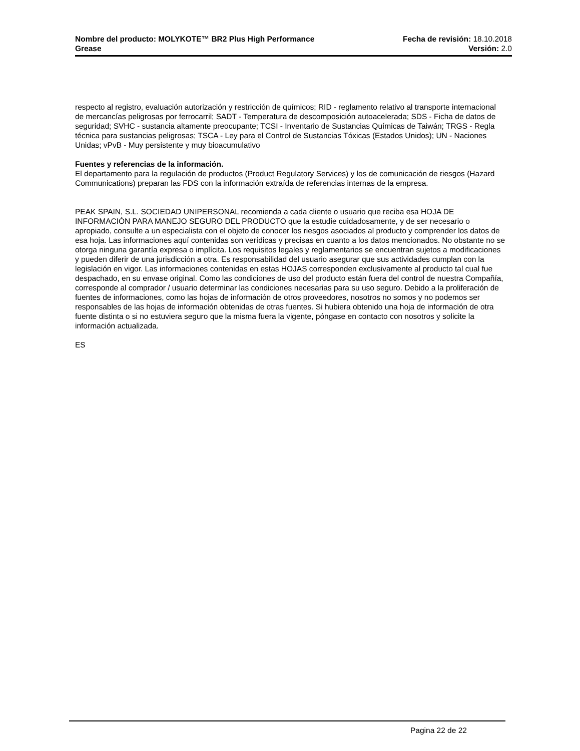Nombre del producto: MOLYKOTE™ BR2 Plus High Performance
Grease
Fecha de revisión: 18.10.2018
Versión: 2.0
respecto al registro, evaluación autorización y restricción de químicos; RID - reglamento relativo al transporte internacional de mercancías peligrosas por ferrocarril; SADT - Temperatura de descomposición autoacelerada; SDS - Ficha de datos de seguridad; SVHC - sustancia altamente preocupante; TCSI - Inventario de Sustancias Químicas de Taiwán; TRGS - Regla técnica para sustancias peligrosas; TSCA - Ley para el Control de Sustancias Tóxicas (Estados Unidos); UN - Naciones Unidas; vPvB - Muy persistente y muy bioacumulativo
Fuentes y referencias de la información.
El departamento para la regulación de productos (Product Regulatory Services) y los de comunicación de riesgos (Hazard Communications) preparan las FDS con la información extraída de referencias internas de la empresa.
PEAK SPAIN, S.L. SOCIEDAD UNIPERSONAL recomienda a cada cliente o usuario que reciba esa HOJA DE INFORMACIÓN PARA MANEJO SEGURO DEL PRODUCTO que la estudie cuidadosamente, y de ser necesario o apropiado, consulte a un especialista con el objeto de conocer los riesgos asociados al producto y comprender los datos de esa hoja. Las informaciones aquí contenidas son verídicas y precisas en cuanto a los datos mencionados. No obstante no se otorga ninguna garantía expresa o implícita. Los requisitos legales y reglamentarios se encuentran sujetos a modificaciones y pueden diferir de una jurisdicción a otra. Es responsabilidad del usuario asegurar que sus actividades cumplan con la legislación en vigor. Las informaciones contenidas en estas HOJAS corresponden exclusivamente al producto tal cual fue despachado, en su envase original. Como las condiciones de uso del producto están fuera del control de nuestra Compañía, corresponde al comprador / usuario determinar las condiciones necesarias para su uso seguro. Debido a la proliferación de fuentes de informaciones, como las hojas de información de otros proveedores, nosotros no somos y no podemos ser responsables de las hojas de información obtenidas de otras fuentes. Si hubiera obtenido una hoja de información de otra fuente distinta o si no estuviera seguro que la misma fuera la vigente, póngase en contacto con nosotros y solicite la información actualizada.
ES
Pagina 22 de 22